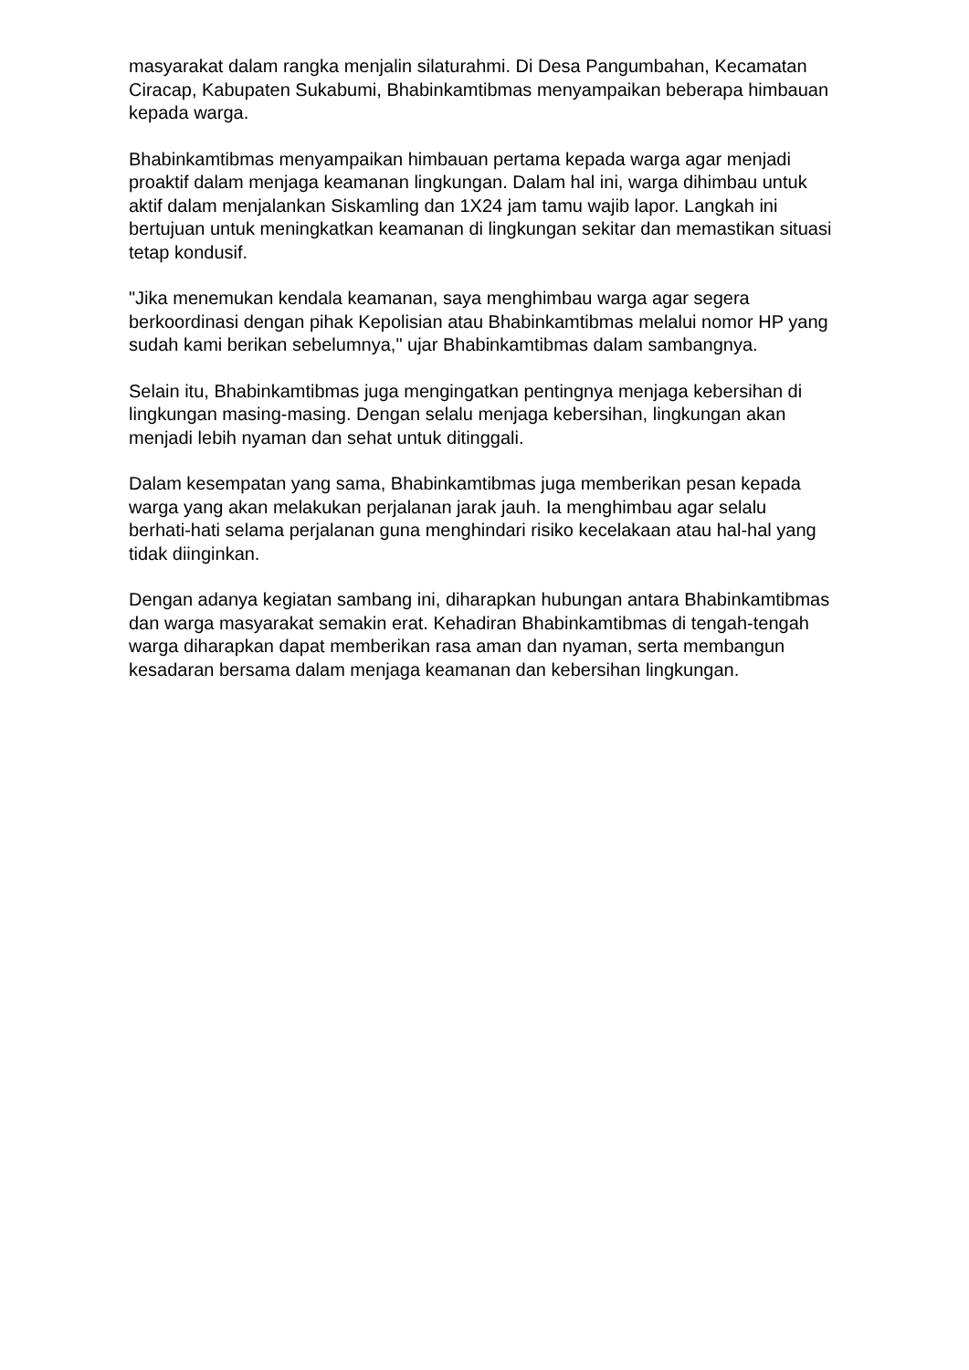masyarakat dalam rangka menjalin silaturahmi. Di Desa Pangumbahan, Kecamatan Ciracap, Kabupaten Sukabumi, Bhabinkamtibmas menyampaikan beberapa himbauan kepada warga.
Bhabinkamtibmas menyampaikan himbauan pertama kepada warga agar menjadi proaktif dalam menjaga keamanan lingkungan. Dalam hal ini, warga dihimbau untuk aktif dalam menjalankan Siskamling dan 1X24 jam tamu wajib lapor. Langkah ini bertujuan untuk meningkatkan keamanan di lingkungan sekitar dan memastikan situasi tetap kondusif.
"Jika menemukan kendala keamanan, saya menghimbau warga agar segera berkoordinasi dengan pihak Kepolisian atau Bhabinkamtibmas melalui nomor HP yang sudah kami berikan sebelumnya," ujar Bhabinkamtibmas dalam sambangnya.
Selain itu, Bhabinkamtibmas juga mengingatkan pentingnya menjaga kebersihan di lingkungan masing-masing. Dengan selalu menjaga kebersihan, lingkungan akan menjadi lebih nyaman dan sehat untuk ditinggali.
Dalam kesempatan yang sama, Bhabinkamtibmas juga memberikan pesan kepada warga yang akan melakukan perjalanan jarak jauh. Ia menghimbau agar selalu berhati-hati selama perjalanan guna menghindari risiko kecelakaan atau hal-hal yang tidak diinginkan.
Dengan adanya kegiatan sambang ini, diharapkan hubungan antara Bhabinkamtibmas dan warga masyarakat semakin erat. Kehadiran Bhabinkamtibmas di tengah-tengah warga diharapkan dapat memberikan rasa aman dan nyaman, serta membangun kesadaran bersama dalam menjaga keamanan dan kebersihan lingkungan.